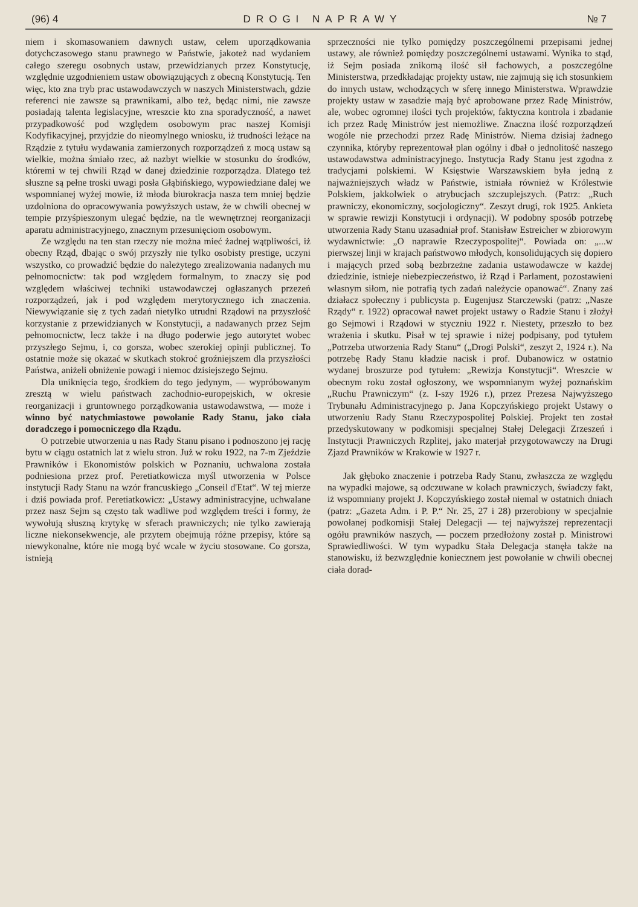(96) 4 DROGI NAPRAWY № 7
niem i skomasowaniem dawnych ustaw, celem uporządkowania dotychczasowego stanu prawnego w Państwie, jakoteż nad wydaniem całego szeregu osobnych ustaw, przewidzianych przez Konstytucję, względnie uzgodnieniem ustaw obowiązujących z obecną Konstytucją. Ten więc, kto zna tryb prac ustawodawczych w naszych Ministerstwach, gdzie referenci nie zawsze są prawnikami, albo też, będąc nimi, nie zawsze posiadają talenta legislacyjne, wreszcie kto zna sporadyczność, a nawet przypadkowość pod względem osobowym prac naszej Komisji Kodyfikacyjnej, przyjdzie do nieomylnego wniosku, iż trudności leżące na Rządzie z tytułu wydawania zamierzonych rozporządzeń z mocą ustaw są wielkie, można śmiało rzec, aż nazbyt wielkie w stosunku do środków, któremi w tej chwili Rząd w danej dziedzinie rozporządza. Dlatego też słuszne są pełne troski uwagi posła Głąbińskiego, wypowiedziane dalej we wspomnianej wyżej mowie, iż młoda biurokracja nasza tem mniej będzie uzdolniona do opracowywania powyższych ustaw, że w chwili obecnej w tempie przyśpieszonym ulegać będzie, na tle wewnętrznej reorganizacji aparatu administracyjnego, znacznym przesunięciom osobowym.
Ze względu na ten stan rzeczy nie można mieć żadnej wątpliwości, iż obecny Rząd, dbając o swój przyszły nie tylko osobisty prestige, uczyni wszystko, co prowadzić będzie do należytego zrealizowania nadanych mu pełnomocnictw: tak pod względem formalnym, to znaczy się pod względem właściwej techniki ustawodawczej ogłaszanych przezeń rozporządzeń, jak i pod względem merytorycznego ich znaczenia. Niewywiązanie się z tych zadań nietylko utrudni Rządowi na przyszłość korzystanie z przewidzianych w Konstytucji, a nadawanych przez Sejm pełnomocnictw, lecz także i na długo poderwie jego autorytet wobec przyszłego Sejmu, i, co gorsza, wobec szerokiej opinji publicznej. To ostatnie może się okazać w skutkach stokroć groźniejszem dla przyszłości Państwa, aniżeli obniżenie powagi i niemoc dzisiejszego Sejmu.
Dla uniknięcia tego, środkiem do tego jedynym, — wypróbowanym zresztą w wielu państwach zachodnio-europejskich, w okresie reorganizacji i gruntownego porządkowania ustawodawstwa, — może i winno być natychmiastowe powołanie Rady Stanu, jako ciała doradczego i pomocniczego dla Rządu.
O potrzebie utworzenia u nas Rady Stanu pisano i podnoszono jej rację bytu w ciągu ostatnich lat z wielu stron. Już w roku 1922, na 7-m Zjeździe Prawników i Ekonomistów polskich w Poznaniu, uchwalona została podniesiona przez prof. Peretiatkowicza myśl utworzenia w Polsce instytucji Rady Stanu na wzór francuskiego „Conseil d'Etat“. W tej mierze i dziś powiada prof. Peretiatkowicz: „Ustawy administracyjne, uchwalane przez nasz Sejm są często tak wadliwe pod względem treści i formy, że wywołują słuszną krytykę w sferach prawniczych; nie tylko zawierają liczne niekonsekwencje, ale przytem obejmują różne przepisy, które są niewykonalne, które nie mogą być wcale w życiu stosowane. Co gorsza, istnieją
sprzeczności nie tylko pomiędzy poszczególnemi przepisami jednej ustawy, ale również pomiędzy poszczególnemi ustawami. Wynika to stąd, iż Sejm posiada znikomą ilość sił fachowych, a poszczególne Ministerstwa, przedkładając projekty ustaw, nie zajmują się ich stosunkiem do innych ustaw, wchodzących w sferę innego Ministerstwa. Wprawdzie projekty ustaw w zasadzie mają być aprobowane przez Radę Ministrów, ale, wobec ogromnej ilości tych projektów, faktyczna kontrola i zbadanie ich przez Radę Ministrów jest niemożliwe. Znaczna ilość rozporządzeń wogóle nie przechodzi przez Radę Ministrów. Niema dzisiaj żadnego czynnika, któryby reprezentował plan ogólny i dbał o jednolitość naszego ustawodawstwa administracyjnego. Instytucja Rady Stanu jest zgodna z tradycjami polskiemi. W Księstwie Warszawskiem była jedną z najważniejszych władz w Państwie, istniała również w Królestwie Polskiem, jakkolwiek o atrybucjach szczuplejszych. (Patrz: „Ruch prawniczy, ekonomiczny, socjologiczny“. Zeszyt drugi, rok 1925. Ankieta w sprawie rewizji Konstytucji i ordynacji). W podobny sposób potrzebę utworzenia Rady Stanu uzasadniał prof. Stanisław Estreicher w zbiorowym wydawnictwie: „O naprawie Rzeczypospolitej“. Powiada on: „...w pierwszej linji w krajach państwowo młodych, konsolidujących się dopiero i mających przed sobą bezbrzeżne zadania ustawodawcze w każdej dziedzinie, istnieje niebezpieczeństwo, iż Rząd i Parlament, pozostawieni własnym siłom, nie potrafią tych zadań należycie opanować“. Znany zaś działacz społeczny i publicysta p. Eugenjusz Starczewski (patrz: „Nasze Rządy“ r. 1922) opracował nawet projekt ustawy o Radzie Stanu i złożył go Sejmowi i Rządowi w styczniu 1922 r. Niestety, przeszło to bez wrażenia i skutku. Pisał w tej sprawie i niżej podpisany, pod tytułem „Potrzeba utworzenia Rady Stanu“ („Drogi Polski“, zeszyt 2, 1924 r.). Na potrzebę Rady Stanu kładzie nacisk i prof. Dubanowicz w ostatnio wydanej broszurze pod tytułem: „Rewizja Konstytucji“. Wreszcie w obecnym roku został ogłoszony, we wspomnianym wyżej poznańskim „Ruchu Prawniczym“ (z. I-szy 1926 r.), przez Prezesa Najwyższego Trybunału Administracyjnego p. Jana Kopczyńskiego projekt Ustawy o utworzeniu Rady Stanu Rzeczypospolitej Polskiej. Projekt ten został przedyskutowany w podkomisji specjalnej Stałej Delegacji Zrzeszeń i Instytucji Prawniczych Rzplitej, jako materjał przygotowawczy na Drugi Zjazd Prawników w Krakowie w 1927 r.
Jak głęboko znaczenie i potrzeba Rady Stanu, zwłaszcza ze względu na wypadki majowe, są odczuwane w kołach prawniczych, świadczy fakt, iż wspomniany projekt J. Kopczyńskiego został niemal w ostatnich dniach (patrz: „Gazeta Adm. i P. P.“ Nr. 25, 27 i 28) przerobiony w specjalnie powołanej podkomisji Stałej Delegacji — tej najwyższej reprezentacji ogółu prawników naszych, — poczem przedłożony został p. Ministrowi Sprawiedliwości. W tym wypadku Stała Delegacja stanęła także na stanowisku, iż bezwzględnie koniecznem jest powołanie w chwili obecnej ciała dorad-